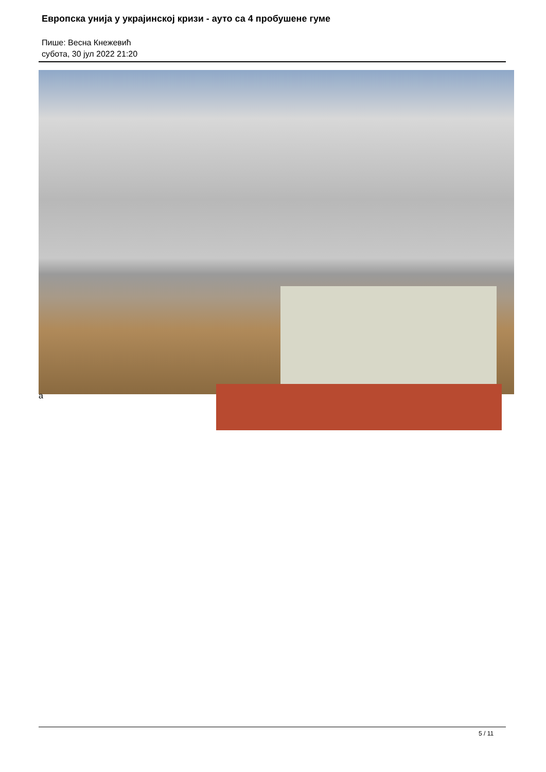Европска унија у украјинској кризи - ауто са 4 пробушене гуме
Пише: Весна Кнежевић
субота, 30 јул 2022 21:20
а
5 / 11